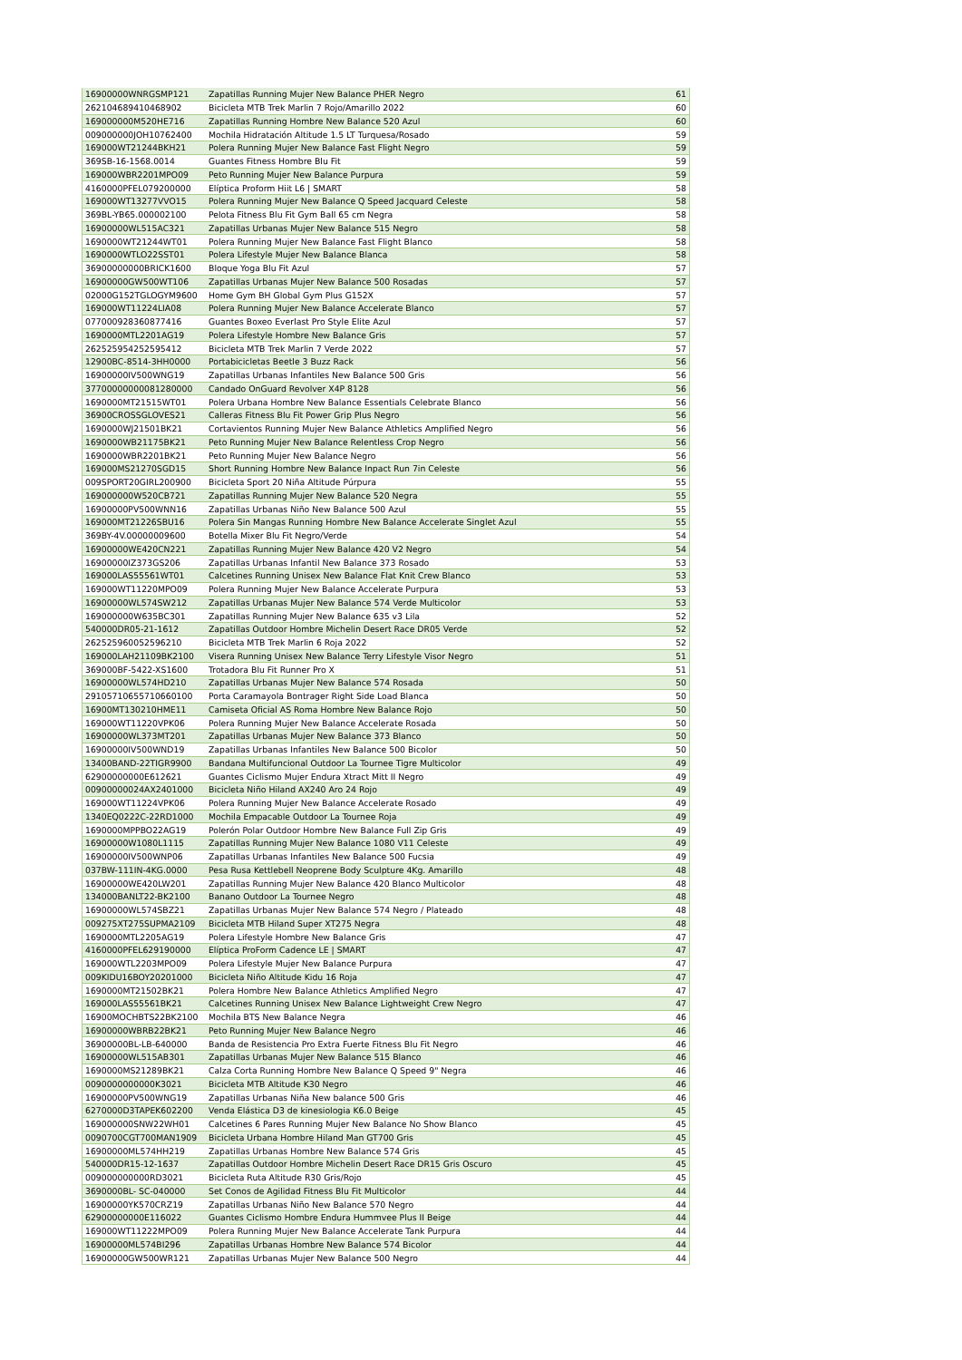| 16900000WNRGSMP121 | Zapatillas Running Mujer New Balance PHER Negro | 61 |
| 262104689410468902 | Bicicleta MTB Trek Marlin 7 Rojo/Amarillo 2022 | 60 |
| 169000000M520HE716 | Zapatillas Running Hombre New Balance 520 Azul | 60 |
| 009000000JOH10762400 | Mochila Hidratación Altitude 1.5 LT Turquesa/Rosado | 59 |
| 169000WT21244BKH21 | Polera Running Mujer New Balance Fast Flight Negro | 59 |
| 369SB-16-1568.0014 | Guantes Fitness Hombre Blu Fit | 59 |
| 169000WBR2201MPO09 | Peto Running Mujer New Balance Purpura | 59 |
| 4160000PFEL079200000 | Elíptica Proform Hiit L6 / SMART | 58 |
| 169000WT13277VVO15 | Polera Running Mujer New Balance Q Speed Jacquard Celeste | 58 |
| 369BL-YB65.000002100 | Pelota Fitness Blu Fit Gym Ball 65 cm Negra | 58 |
| 16900000WL515AC321 | Zapatillas Urbanas Mujer New Balance 515 Negro | 58 |
| 1690000WT21244WT01 | Polera Running Mujer New Balance Fast Flight Blanco | 58 |
| 1690000WTLO22SST01 | Polera Lifestyle Mujer New Balance Blanca | 58 |
| 36900000000BRICK1600 | Bloque Yoga Blu Fit Azul | 57 |
| 16900000GW500WT106 | Zapatillas Urbanas Mujer New Balance 500 Rosadas | 57 |
| 02000G152TGLOGYM9600 | Home Gym BH Global Gym Plus G152X | 57 |
| 169000WT11224LIA08 | Polera Running Mujer New Balance Accelerate Blanco | 57 |
| 077000928360877416 | Guantes Boxeo Everlast Pro Style Elite Azul | 57 |
| 1690000MTL2201AG19 | Polera Lifestyle Hombre New Balance Gris | 57 |
| 262525954252595412 | Bicicleta MTB Trek Marlin 7 Verde 2022 | 57 |
| 12900BC-8514-3HH0000 | Portabicicletas Beetle 3 Buzz Rack | 56 |
| 16900000IV500WNG19 | Zapatillas Urbanas Infantiles New Balance 500 Gris | 56 |
| 37700000000081280000 | Candado OnGuard Revolver X4P 8128 | 56 |
| 1690000MT21515WT01 | Polera Urbana Hombre New Balance Essentials Celebrate Blanco | 56 |
| 36900CROSSGLOVES21 | Calleras Fitness Blu Fit Power Grip Plus Negro | 56 |
| 1690000WJ21501BK21 | Cortavientos Running Mujer New Balance Athletics Amplified Negro | 56 |
| 1690000WB21175BK21 | Peto Running Mujer New Balance Relentless Crop Negro | 56 |
| 1690000WBR2201BK21 | Peto Running Mujer New Balance Negro | 56 |
| 169000MS21270SGD15 | Short Running Hombre New Balance Inpact Run 7in Celeste | 56 |
| 009SPORT20GIRL200900 | Bicicleta Sport 20 Niña Altitude Púrpura | 55 |
| 169000000W520CB721 | Zapatillas Running Mujer New Balance 520 Negra | 55 |
| 16900000PV500WNN16 | Zapatillas Urbanas Niño New Balance 500 Azul | 55 |
| 169000MT21226SBU16 | Polera Sin Mangas Running Hombre New Balance Accelerate Singlet Azul | 55 |
| 369BY-4V.00000009600 | Botella Mixer Blu Fit Negro/Verde | 54 |
| 16900000WE420CN221 | Zapatillas Running Mujer New Balance 420 V2 Negro | 54 |
| 16900000IZ373GS206 | Zapatillas Urbanas Infantil New Balance 373 Rosado | 53 |
| 169000LAS55561WT01 | Calcetines Running Unisex New Balance Flat Knit Crew Blanco | 53 |
| 169000WT11220MPO09 | Polera Running Mujer New Balance Accelerate Purpura | 53 |
| 16900000WL574SW212 | Zapatillas Urbanas Mujer New Balance 574 Verde Multicolor | 53 |
| 169000000W635BC301 | Zapatillas Running Mujer New Balance 635 v3 Lila | 52 |
| 540000DR05-21-1612 | Zapatillas Outdoor Hombre Michelin Desert Race DR05 Verde | 52 |
| 262525960052596210 | Bicicleta MTB Trek Marlin 6 Roja 2022 | 52 |
| 169000LAH21109BK2100 | Visera Running Unisex New Balance Terry Lifestyle Visor Negro | 51 |
| 369000BF-5422-XS1600 | Trotadora Blu Fit Runner Pro X | 51 |
| 16900000WL574HD210 | Zapatillas Urbanas Mujer New Balance 574 Rosada | 50 |
| 29105710655710660100 | Porta Caramayola Bontrager Right Side Load Blanca | 50 |
| 16900MT130210HME11 | Camiseta Oficial AS Roma Hombre New Balance Rojo | 50 |
| 169000WT11220VPK06 | Polera Running Mujer New Balance Accelerate Rosada | 50 |
| 16900000WL373MT201 | Zapatillas Urbanas Mujer New Balance 373 Blanco | 50 |
| 16900000IV500WND19 | Zapatillas Urbanas Infantiles New Balance 500 Bicolor | 50 |
| 13400BAND-22TIGR9900 | Bandana Multifuncional Outdoor La Tournee Tigre Multicolor | 49 |
| 62900000000E612621 | Guantes Ciclismo Mujer Endura Xtract Mitt II Negro | 49 |
| 00900000024AX2401000 | Bicicleta Niño Hiland AX240 Aro 24 Rojo | 49 |
| 169000WT11224VPK06 | Polera Running Mujer New Balance Accelerate Rosado | 49 |
| 1340EQ0222C-22RD1000 | Mochila Empacable Outdoor La Tournee Roja | 49 |
| 1690000MPPBO22AG19 | Polerón Polar Outdoor Hombre New Balance Full Zip Gris | 49 |
| 16900000W1080L1115 | Zapatillas Running Mujer New Balance 1080 V11 Celeste | 49 |
| 16900000IV500WNP06 | Zapatillas Urbanas Infantiles New Balance 500 Fucsia | 49 |
| 037BW-111IN-4KG.0000 | Pesa Rusa Kettlebell Neoprene Body Sculpture 4Kg. Amarillo | 48 |
| 16900000WE420LW201 | Zapatillas Running Mujer New Balance 420 Blanco Multicolor | 48 |
| 134000BANLT22-BK2100 | Banano Outdoor La Tournee Negro | 48 |
| 16900000WL574SBZ21 | Zapatillas Urbanas Mujer New Balance 574 Negro / Plateado | 48 |
| 009275XT275SUPMA2109 | Bicicleta MTB Hiland Super XT275 Negra | 48 |
| 1690000MTL2205AG19 | Polera Lifestyle Hombre New Balance Gris | 47 |
| 4160000PFEL629190000 | Elíptica ProForm Cadence LE / SMART | 47 |
| 169000WTL2203MPO09 | Polera Lifestyle Mujer New Balance Purpura | 47 |
| 009KIDU16BOY20201000 | Bicicleta Niño Altitude Kidu 16 Roja | 47 |
| 1690000MT21502BK21 | Polera Hombre New Balance Athletics Amplified Negro | 47 |
| 169000LAS55561BK21 | Calcetines Running Unisex New Balance Lightweight Crew Negro | 47 |
| 16900MOCHBTS22BK2100 | Mochila BTS New Balance Negra | 46 |
| 16900000WBRB22BK21 | Peto Running Mujer New Balance Negro | 46 |
| 36900000BL-LB-640000 | Banda de Resistencia Pro Extra Fuerte Fitness Blu Fit Negro | 46 |
| 16900000WL515AB301 | Zapatillas Urbanas Mujer New Balance 515 Blanco | 46 |
| 1690000MS21289BK21 | Calza Corta Running Hombre New Balance Q Speed 9" Negra | 46 |
| 0090000000000K3021 | Bicicleta MTB Altitude K30 Negro | 46 |
| 16900000PV500WNG19 | Zapatillas Urbanas Niña New balance 500 Gris | 46 |
| 6270000D3TAPEK602200 | Venda Elástica D3 de kinesiologia K6.0 Beige | 45 |
| 169000000SNW22WH01 | Calcetines 6 Pares Running Mujer New Balance No Show Blanco | 45 |
| 0090700CGT700MAN1909 | Bicicleta Urbana Hombre Hiland Man GT700 Gris | 45 |
| 16900000ML574HH219 | Zapatillas Urbanas Hombre New Balance 574 Gris | 45 |
| 540000DR15-12-1637 | Zapatillas Outdoor Hombre Michelin Desert Race DR15 Gris Oscuro | 45 |
| 009000000000RD3021 | Bicicleta Ruta Altitude R30 Gris/Rojo | 45 |
| 3690000BL- SC-040000 | Set Conos de Agilidad Fitness Blu Fit Multicolor | 44 |
| 16900000YK570CRZ19 | Zapatillas Urbanas Niño New Balance 570 Negro | 44 |
| 62900000000E116022 | Guantes Ciclismo Hombre Endura Hummvee Plus II Beige | 44 |
| 169000WT11222MPO09 | Polera Running Mujer New Balance Accelerate Tank Purpura | 44 |
| 16900000ML574BI296 | Zapatillas Urbanas Hombre New Balance 574 Bicolor | 44 |
| 16900000GW500WR121 | Zapatillas Urbanas Mujer New Balance 500 Negro | 44 |